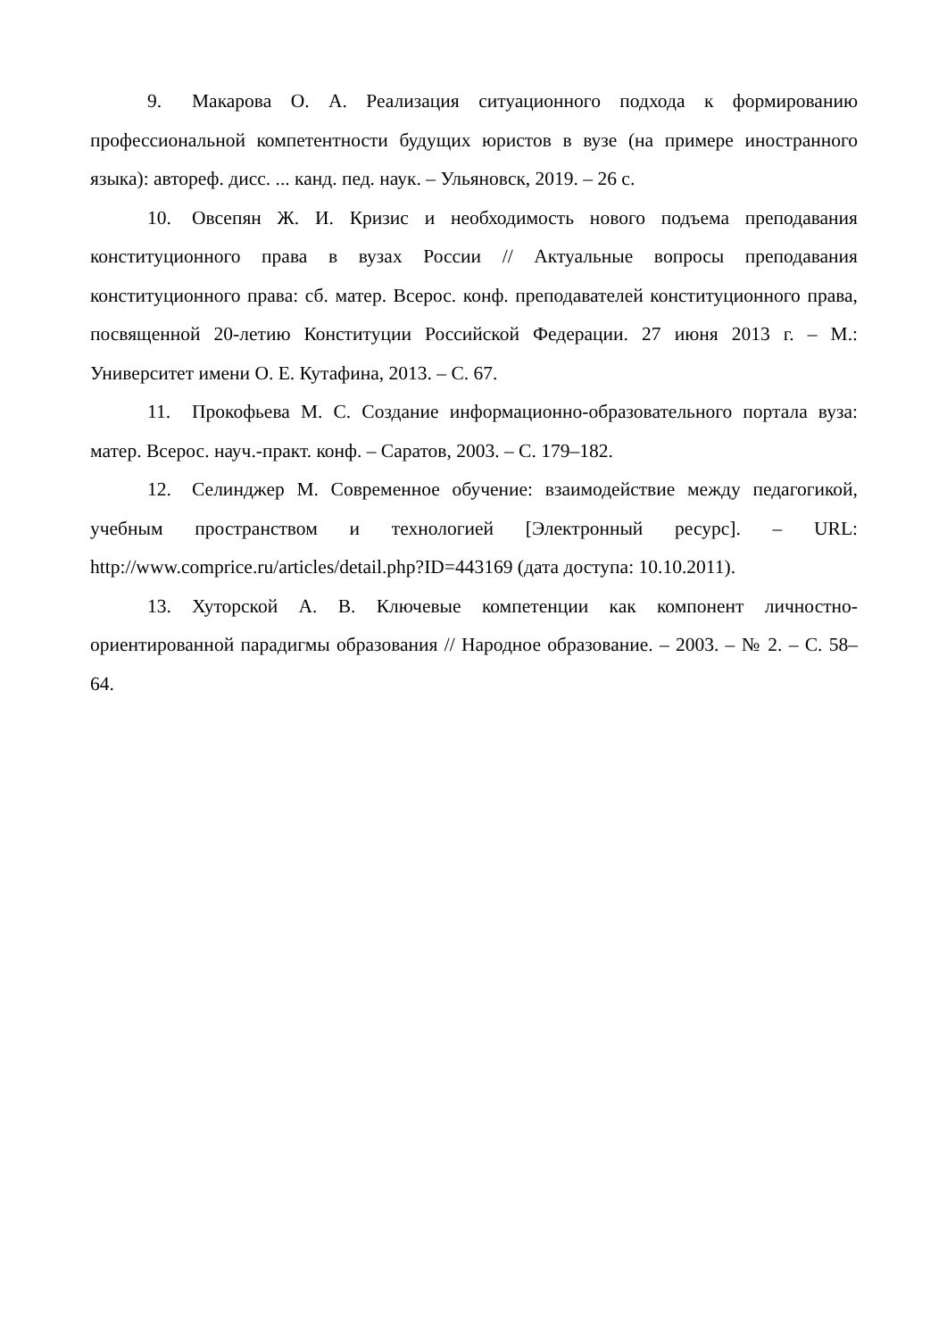9. Макарова О. А. Реализация ситуационного подхода к формированию профессиональной компетентности будущих юристов в вузе (на примере иностранного языка): автореф. дисс. ... канд. пед. наук. – Ульяновск, 2019. – 26 с.
10. Овсепян Ж. И. Кризис и необходимость нового подъема преподавания конституционного права в вузах России // Актуальные вопросы преподавания конституционного права: сб. матер. Всерос. конф. преподавателей конституционного права, посвященной 20-летию Конституции Российской Федерации. 27 июня 2013 г. – М.: Университет имени О. Е. Кутафина, 2013. – С. 67.
11. Прокофьева М. С. Создание информационно-образовательного портала вуза: матер. Всерос. науч.-практ. конф. – Саратов, 2003. – С. 179–182.
12. Селинджер М. Современное обучение: взаимодействие между педагогикой, учебным пространством и технологией [Электронный ресурс]. – URL: http://www.comprice.ru/articles/detail.php?ID=443169 (дата доступа: 10.10.2011).
13. Хуторской А. В. Ключевые компетенции как компонент личностно-ориентированной парадигмы образования // Народное образование. – 2003. – № 2. – С. 58–64.